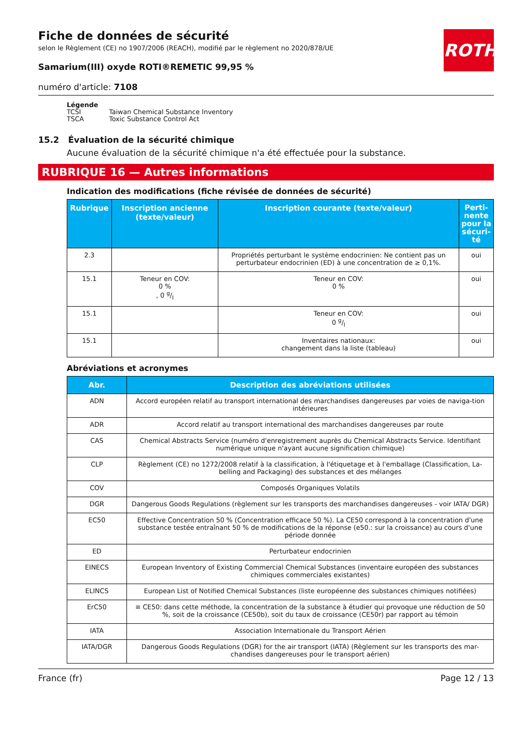ROTH
Fiche de données de sécurité
selon le Règlement (CE) no 1907/2006 (REACH), modifié par le règlement no 2020/878/UE
Samarium(III) oxyde ROTI®REMETIC 99,95 %
numéro d'article: 7108
Légende
| TCSI | Taiwan Chemical Substance Inventory |
| TSCA | Toxic Substance Control Act |
15.2 Évaluation de la sécurité chimique
Aucune évaluation de la sécurité chimique n'a été effectuée pour la substance.
RUBRIQUE 16 — Autres informations
Indication des modifications (fiche révisée de données de sécurité)
| Rubrique | Inscription ancienne (texte/valeur) | Inscription courante (texte/valeur) | Perti- nente pour la sécuri- té |
| --- | --- | --- | --- |
| 2.3 | | Propriétés perturbant le système endocrinien: Ne contient pas un perturbateur endocrinien (ED) à une concentration de ≥ 0,1%. | oui |
| 15.1 | Teneur en COV: 0 % , 0 g/l | Teneur en COV: 0 % | oui |
| 15.1 | | Teneur en COV: 0 g/l | oui |
| 15.1 | | Inventaires nationaux: changement dans la liste (tableau) | oui |
Abréviations et acronymes
| Abr. | Description des abréviations utilisées |
| --- | --- |
| ADN | Accord européen relatif au transport international des marchandises dangereuses par voies de naviga-tion intérieures |
| ADR | Accord relatif au transport international des marchandises dangereuses par route |
| CAS | Chemical Abstracts Service (numéro d'enregistrement auprès du Chemical Abstracts Service. Identifiant numérique unique n'ayant aucune signification chimique) |
| CLP | Règlement (CE) no 1272/2008 relatif à la classification, à l'étiquetage et à l'emballage (Classification, La-belling and Packaging) des substances et des mélanges |
| COV | Composés Organiques Volatils |
| DGR | Dangerous Goods Regulations (règlement sur les transports des marchandises dangereuses - voir IATA/ DGR) |
| EC50 | Effective Concentration 50 % (Concentration efficace 50 %). La CE50 correspond à la concentration d'une substance testée entraînant 50 % de modifications de la réponse (e50.: sur la croissance) au cours d'une période donnée |
| ED | Perturbateur endocrinien |
| EINECS | European Inventory of Existing Commercial Chemical Substances (inventaire européen des substances chimiques commerciales existantes) |
| ELINCS | European List of Notified Chemical Substances (liste européenne des substances chimiques notifiées) |
| ErC50 | ≡ CE50: dans cette méthode, la concentration de la substance à étudier qui provoque une réduction de 50 %, soit de la croissance (CE50b), soit du taux de croissance (CE50r) par rapport au témoin |
| IATA | Association Internationale du Transport Aérien |
| IATA/DGR | Dangerous Goods Regulations (DGR) for the air transport (IATA) (Règlement sur les transports des mar-chandises dangereuses pour le transport aérien) |
France (fr) Page 12 / 13